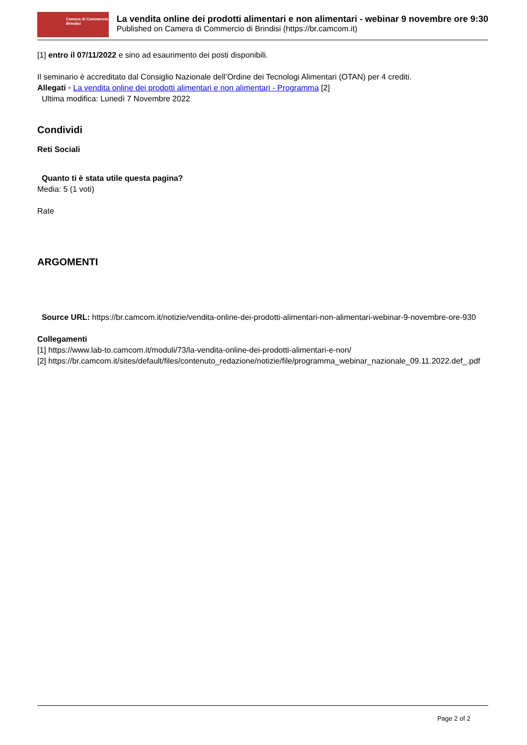Camera di Commercio
Brindisi
La vendita online dei prodotti alimentari e non alimentari - webinar 9 novembre ore 9:30
Published on Camera di Commercio di Brindisi (https://br.camcom.it)
[1] entro il 07/11/2022 e sino ad esaurimento dei posti disponibili.
Il seminario è accreditato dal Consiglio Nazionale dell’Ordine dei Tecnologi Alimentari (OTAN) per 4 crediti.
Allegati ▫ La vendita online dei prodotti alimentari e non alimentari - Programma [2]
Ultima modifica: Lunedì 7 Novembre 2022
Condividi
Reti Sociali
Quanto ti è stata utile questa pagina?
Media: 5 (1 voti)
Rate
ARGOMENTI
Source URL: https://br.camcom.it/notizie/vendita-online-dei-prodotti-alimentari-non-alimentari-webinar-9-novembre-ore-930
Collegamenti
[1] https://www.lab-to.camcom.it/moduli/73/la-vendita-online-dei-prodotti-alimentari-e-non/
[2] https://br.camcom.it/sites/default/files/contenuto_redazione/notizie/file/programma_webinar_nazionale_09.11.2022.def_.pdf
Page 2 of 2